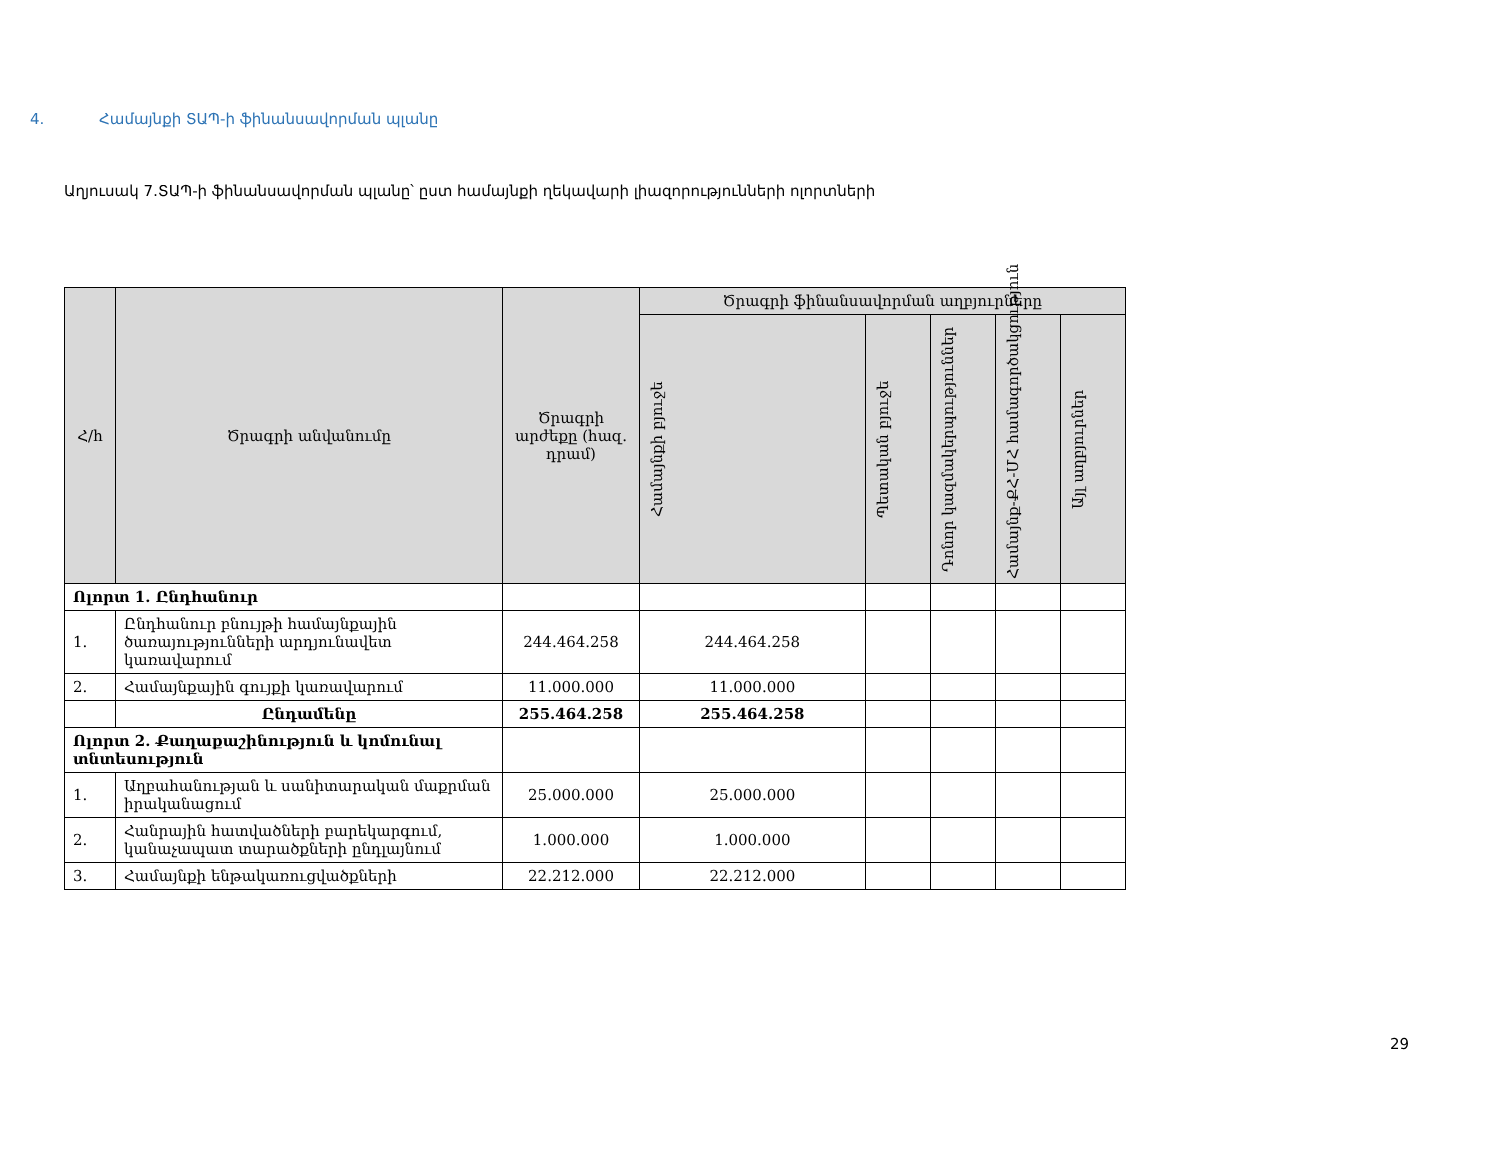4. Համայնքի ՏԱՊ-ի ֆինանսավորման պլանը
Աղյուսակ 7․ՏԱՊ-ի ֆինանսավորման պլանը՝ ըստ համայնքի ղեկավարի լիազորությունների ոլորտների
| Հ/հ | Ծրագրի անվանումը | Ծրագրի արժեքը (հազ. դրամ) | Ծրագրի ֆինանսավորման աղբյուրները | | | | |
| --- | --- | --- | --- | --- | --- | --- | --- |
| | | | Համայնքի բյուջե | Պետական բյուջե | Դոնոր կազմակերպություններ | Համայնք-ՔՀ-ՄՀ համագործակցություն | Այլ աղբյուրներ |
| Ոլորտ 1. Ընդհանուր | | | | | | | |
| 1. | Ընդհանուր բնույթի համայնքային ծառայությունների արդյունավետ կառավարում | 244.464.258 | 244.464.258 | | | | |
| 2. | Համայնքային գույքի կառավարում | 11.000.000 | 11.000.000 | | | | |
| | Ընդամենը | 255.464.258 | 255.464.258 | | | | |
| Ոլորտ 2. Քաղաքաշինություն և կոմունալ տնտեսություն | | | | | | | |
| 1. | Աղբահանության և սանիտարական մաքրման իրականացում | 25.000.000 | 25.000.000 | | | | |
| 2. | Հանրային հատվածների բարեկարգում, կանաչապատ տարածքների ընդլայնում | 1.000.000 | 1.000.000 | | | | |
| 3. | Համայնքի ենթակառուցվածքների | 22.212.000 | 22.212.000 | | | | |
29